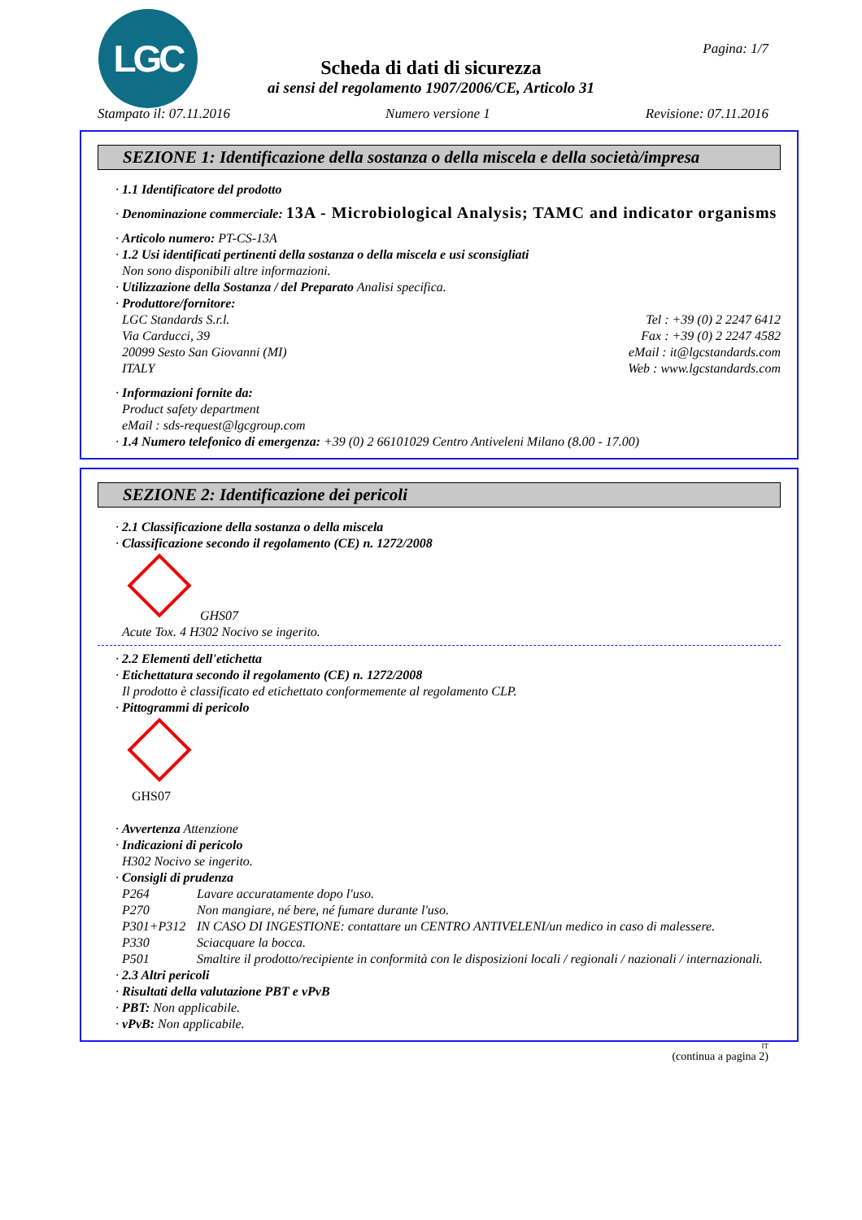LGC Pagina: 1/7
Scheda di dati di sicurezza
ai sensi del regolamento 1907/2006/CE, Articolo 31
Stampato il: 07.11.2016 Numero versione 1 Revisione: 07.11.2016
SEZIONE 1: Identificazione della sostanza o della miscela e della società/impresa
· 1.1 Identificatore del prodotto
· Denominazione commerciale: 13A - Microbiological Analysis; TAMC and indicator organisms
· Articolo numero: PT-CS-13A
· 1.2 Usi identificati pertinenti della sostanza o della miscela e usi sconsigliati
Non sono disponibili altre informazioni.
· Utilizzazione della Sostanza / del Preparato Analisi specifica.
· Produttore/fornitore:
LGC Standards S.r.l.
Via Carducci, 39
20099 Sesto San Giovanni (MI)
ITALY
Tel : +39 (0) 2 2247 6412
Fax : +39 (0) 2 2247 4582
eMail : it@lgcstandards.com
Web : www.lgcstandards.com
· Informazioni fornite da:
Product safety department
eMail : sds-request@lgcgroup.com
· 1.4 Numero telefonico di emergenza: +39 (0) 2 66101029 Centro Antiveleni Milano (8.00 - 17.00)
SEZIONE 2: Identificazione dei pericoli
· 2.1 Classificazione della sostanza o della miscela
· Classificazione secondo il regolamento (CE) n. 1272/2008
GHS07
Acute Tox. 4 H302 Nocivo se ingerito.
· 2.2 Elementi dell'etichetta
· Etichettatura secondo il regolamento (CE) n. 1272/2008
Il prodotto è classificato ed etichettato conformemente al regolamento CLP.
· Pittogrammi di pericolo
GHS07
· Avvertenza Attenzione
· Indicazioni di pericolo
H302 Nocivo se ingerito.
· Consigli di prudenza
P264 Lavare accuratamente dopo l'uso.
P270 Non mangiare, né bere, né fumare durante l'uso.
P301+P312 IN CASO DI INGESTIONE: contattare un CENTRO ANTIVELENI/un medico in caso di malessere.
P330 Sciacquare la bocca.
P501 Smaltire il prodotto/recipiente in conformità con le disposizioni locali / regionali / nazionali / internazionali.
· 2.3 Altri pericoli
· Risultati della valutazione PBT e vPvB
· PBT: Non applicabile.
· vPvB: Non applicabile.
IT
(continua a pagina 2)